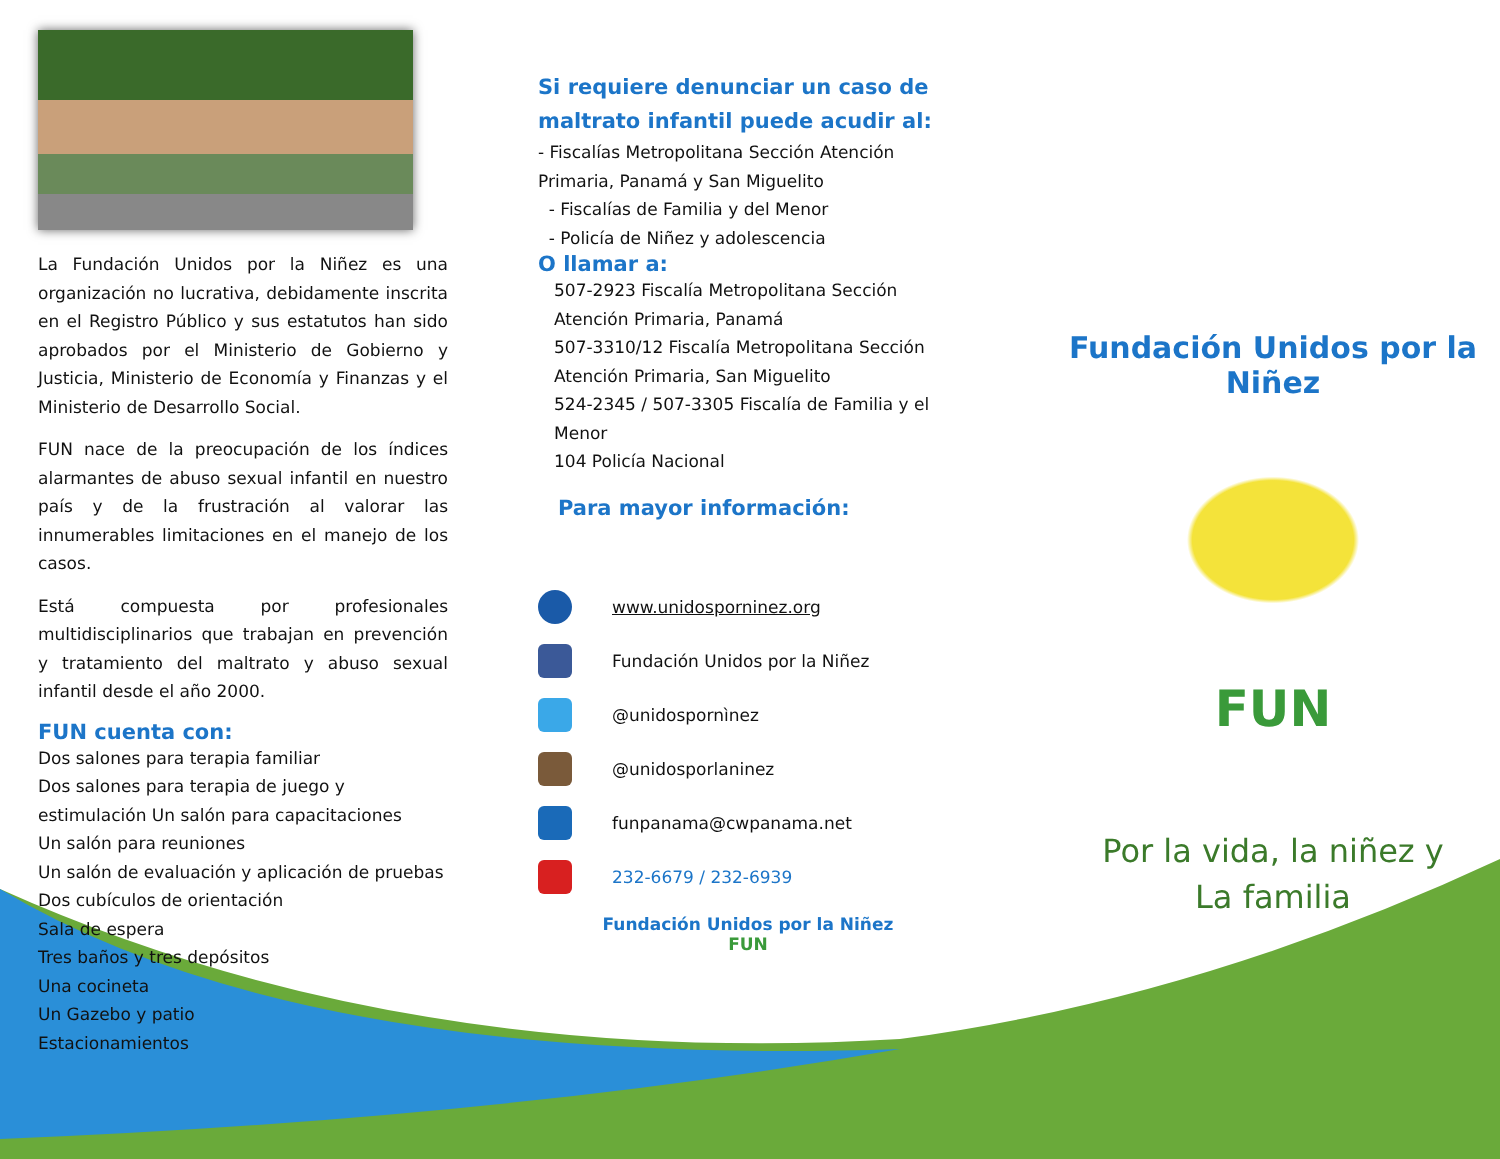La Fundación Unidos por la Niñez es una organización no lucrativa, debidamente inscrita en el Registro Público y sus estatutos han sido aprobados por el Ministerio de Gobierno y Justicia, Ministerio de Economía y Finanzas y el Ministerio de Desarrollo Social.
FUN nace de la preocupación de los índices alarmantes de abuso sexual infantil en nuestro país y de la frustración al valorar las innumerables limitaciones en el manejo de los casos.
Está compuesta por profesionales multidisciplinarios que trabajan en prevención y tratamiento del maltrato y abuso sexual infantil desde el año 2000.
FUN cuenta con:
Dos salones para terapia familiar
Dos salones para terapia de juego y estimulación Un salón para capacitaciones
Un salón para reuniones
Un salón de evaluación y aplicación de pruebas Dos cubículos de orientación
Sala de espera
Tres baños y tres depósitos
Una cocineta
Un Gazebo y patio
Estacionamientos
Si requiere denunciar un caso de maltrato infantil puede acudir al:
- Fiscalías Metropolitana Sección Atención Primaria, Panamá y San Miguelito
- Fiscalías de Familia y del Menor
- Policía de Niñez y adolescencia
O llamar a:
507-2923 Fiscalía Metropolitana Sección Atención Primaria, Panamá
507-3310/12 Fiscalía Metropolitana Sección Atención Primaria, San Miguelito
524-2345 / 507-3305 Fiscalía de Familia y el Menor
104 Policía Nacional
Para mayor información:
www.unidosporninez.org
Fundación Unidos por la Niñez
@unidospornìnez
@unidosporlaninez
funpanama@cwpanama.net
232-6679 / 232-6939
Fundación Unidos por la Niñez
FUN
Fundación Unidos por la Niñez
FUN
Por la vida, la niñez y
La familia